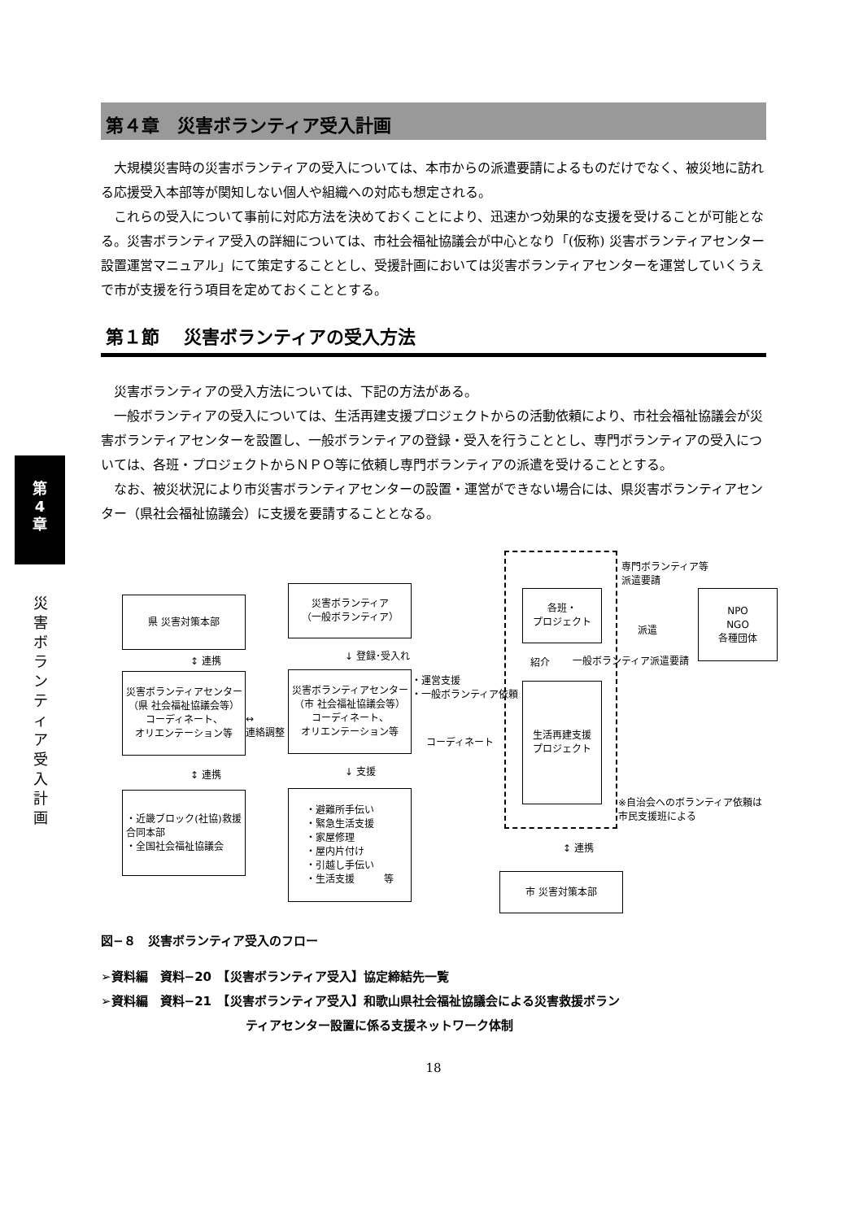第
4
章
災害ボランティア受入計画
第４章　災害ボランティア受入計画
大規模災害時の災害ボランティアの受入については、本市からの派遣要請によるものだけでなく、被災地に訪れる応援受入本部等が関知しない個人や組織への対応も想定される。
これらの受入について事前に対応方法を決めておくことにより、迅速かつ効果的な支援を受けることが可能となる。災害ボランティア受入の詳細については、市社会福祉協議会が中心となり「(仮称) 災害ボランティアセンター設置運営マニュアル」にて策定することとし、受援計画においては災害ボランティアセンターを運営していくうえで市が支援を行う項目を定めておくこととする。
第１節　 災害ボランティアの受入方法
災害ボランティアの受入方法については、下記の方法がある。
一般ボランティアの受入については、生活再建支援プロジェクトからの活動依頼により、市社会福祉協議会が災害ボランティアセンターを設置し、一般ボランティアの登録・受入を行うこととし、専門ボランティアの受入については、各班・プロジェクトからＮＰＯ等に依頼し専門ボランティアの派遣を受けることとする。
なお、被災状況により市災害ボランティアセンターの設置・運営ができない場合には、県災害ボランティアセンター（県社会福祉協議会）に支援を要請することとなる。
県 災害対策本部
災害ボランティア
（一般ボランティア）
各班・
プロジェクト
NPO
NGO
各種団体
災害ボランティアセンター
（県 社会福祉協議会等）
コーディネート、
オリエンテーション等
災害ボランティアセンター
（市 社会福祉協議会等）
コーディネート、
オリエンテーション等
生活再建支援
プロジェクト
・近畿ブロック(社協)救援
合同本部
・全国社会福祉協議会
・避難所手伝い
・緊急生活支援
・家屋修理
・屋内片付け
・引越し手伝い
・生活支援　　　等
市 災害対策本部
↕ 連携
↕ 連携
↓ 登録･受入れ
↓ 支援
↔
連絡調整
・運営支援
・一般ボランティア依頼
コーディネート
専門ボランティア等
派遣要請
派遣
紹介 一般ボランティア派遣要請
※自治会へのボランティア依頼は
市民支援班による
↕ 連携
図−８　災害ボランティア受入のフロー
➢資料編　資料−20　【災害ボランティア受入】協定締結先一覧
➢資料編　資料−21　【災害ボランティア受入】和歌山県社会福祉協議会による災害救援ボラン
ティアセンター設置に係る支援ネットワーク体制
18